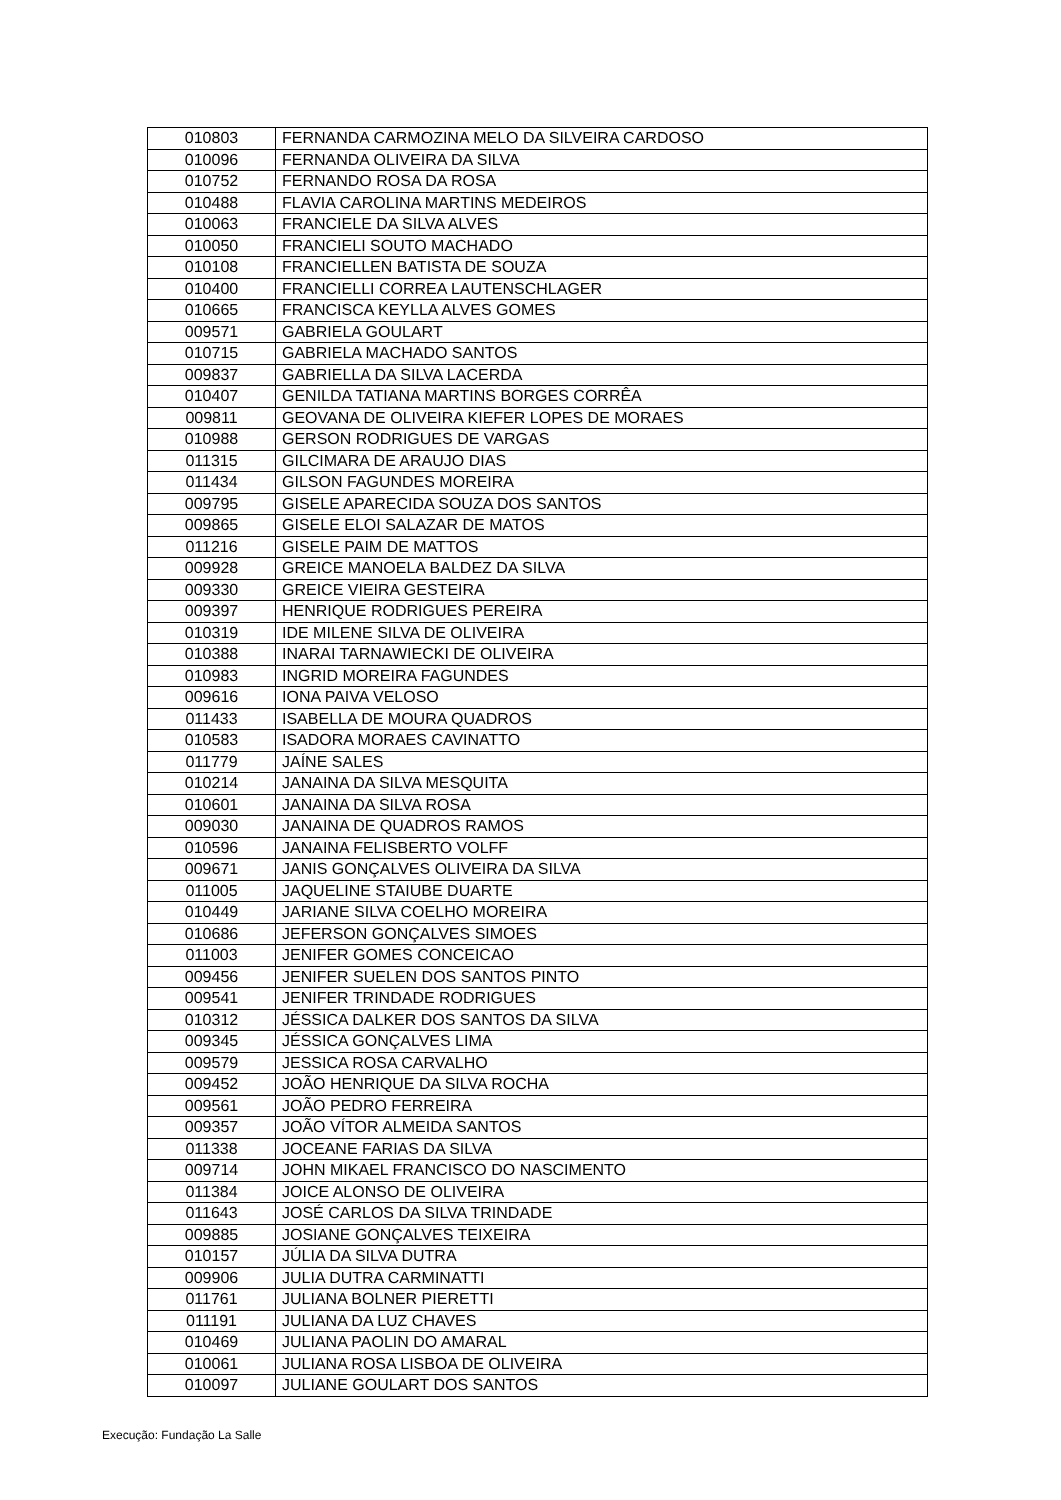| 010803 | FERNANDA CARMOZINA MELO DA SILVEIRA CARDOSO |
| 010096 | FERNANDA OLIVEIRA DA SILVA |
| 010752 | FERNANDO ROSA DA ROSA |
| 010488 | FLAVIA CAROLINA MARTINS MEDEIROS |
| 010063 | FRANCIELE DA SILVA ALVES |
| 010050 | FRANCIELI SOUTO MACHADO |
| 010108 | FRANCIELLEN BATISTA DE SOUZA |
| 010400 | FRANCIELLI CORREA LAUTENSCHLAGER |
| 010665 | FRANCISCA KEYLLA ALVES GOMES |
| 009571 | GABRIELA GOULART |
| 010715 | GABRIELA MACHADO SANTOS |
| 009837 | GABRIELLA DA SILVA LACERDA |
| 010407 | GENILDA TATIANA MARTINS BORGES CORRÊA |
| 009811 | GEOVANA DE OLIVEIRA KIEFER LOPES DE MORAES |
| 010988 | GERSON RODRIGUES DE VARGAS |
| 011315 | GILCIMARA DE ARAUJO DIAS |
| 011434 | GILSON FAGUNDES MOREIRA |
| 009795 | GISELE APARECIDA SOUZA DOS SANTOS |
| 009865 | GISELE ELOI SALAZAR DE MATOS |
| 011216 | GISELE PAIM DE MATTOS |
| 009928 | GREICE MANOELA BALDEZ DA SILVA |
| 009330 | GREICE VIEIRA GESTEIRA |
| 009397 | HENRIQUE RODRIGUES PEREIRA |
| 010319 | IDE MILENE SILVA DE OLIVEIRA |
| 010388 | INARAI TARNAWIECKI DE OLIVEIRA |
| 010983 | INGRID MOREIRA FAGUNDES |
| 009616 | IONA PAIVA VELOSO |
| 011433 | ISABELLA DE MOURA QUADROS |
| 010583 | ISADORA MORAES CAVINATTO |
| 011779 | JAÍNE SALES |
| 010214 | JANAINA DA SILVA MESQUITA |
| 010601 | JANAINA DA SILVA ROSA |
| 009030 | JANAINA DE QUADROS RAMOS |
| 010596 | JANAINA FELISBERTO VOLFF |
| 009671 | JANIS GONÇALVES OLIVEIRA DA SILVA |
| 011005 | JAQUELINE STAIUBE DUARTE |
| 010449 | JARIANE SILVA COELHO MOREIRA |
| 010686 | JEFERSON GONÇALVES SIMOES |
| 011003 | JENIFER GOMES CONCEICAO |
| 009456 | JENIFER SUELEN DOS SANTOS PINTO |
| 009541 | JENIFER TRINDADE RODRIGUES |
| 010312 | JÉSSICA DALKER DOS SANTOS DA SILVA |
| 009345 | JÉSSICA GONÇALVES LIMA |
| 009579 | JESSICA ROSA CARVALHO |
| 009452 | JOÃO HENRIQUE DA SILVA ROCHA |
| 009561 | JOÃO PEDRO FERREIRA |
| 009357 | JOÃO VÍTOR ALMEIDA SANTOS |
| 011338 | JOCEANE FARIAS DA SILVA |
| 009714 | JOHN MIKAEL FRANCISCO DO NASCIMENTO |
| 011384 | JOICE ALONSO DE OLIVEIRA |
| 011643 | JOSÉ CARLOS DA SILVA TRINDADE |
| 009885 | JOSIANE GONÇALVES TEIXEIRA |
| 010157 | JÚLIA DA SILVA DUTRA |
| 009906 | JULIA DUTRA CARMINATTI |
| 011761 | JULIANA BOLNER PIERETTI |
| 011191 | JULIANA DA LUZ CHAVES |
| 010469 | JULIANA PAOLIN DO AMARAL |
| 010061 | JULIANA ROSA LISBOA DE OLIVEIRA |
| 010097 | JULIANE GOULART DOS SANTOS |
Execução: Fundação La Salle